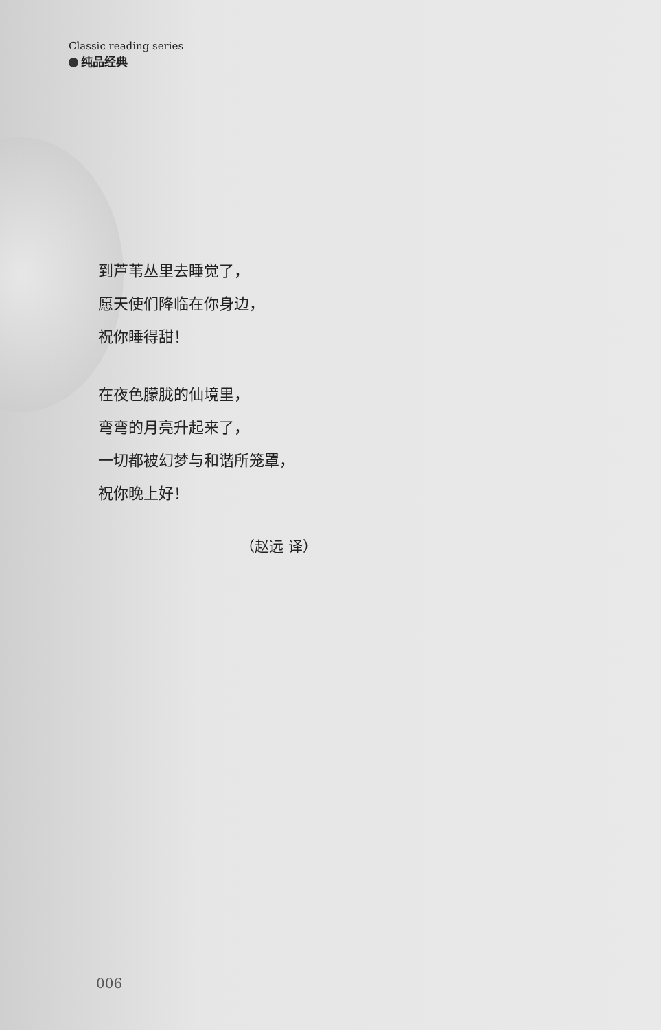Classic reading series
纯品经典
到芦苇丛里去睡觉了，
愿天使们降临在你身边，
祝你睡得甜！
在夜色朦胧的仙境里，
弯弯的月亮升起来了，
一切都被幻梦与和谐所笼罩，
祝你晚上好！
（赵远 译）
006